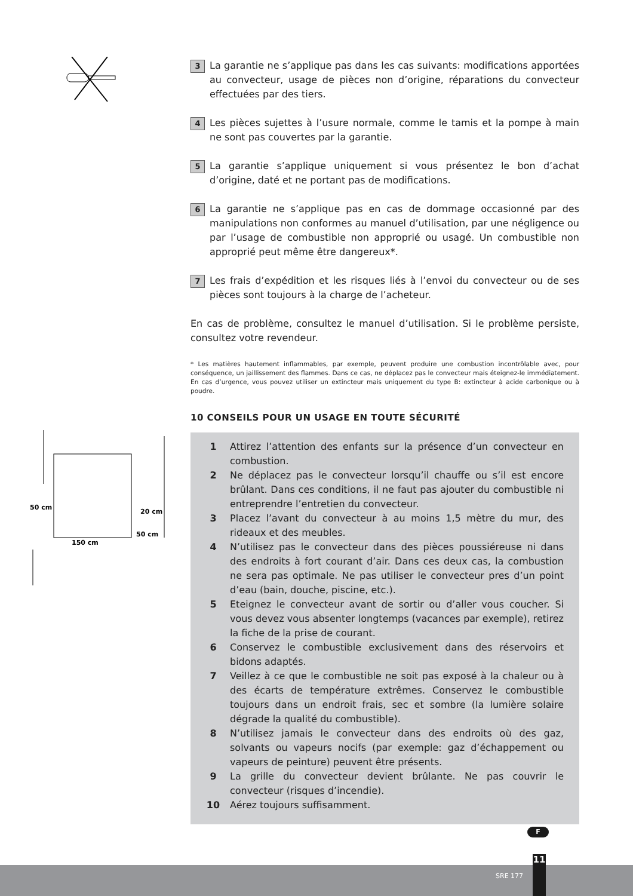50 cm
20 cm
50 cm
150 cm
3
La garantie ne s’applique pas dans les cas suivants: modifications apportées au convecteur, usage de pièces non d’origine, réparations du convecteur effectuées par des tiers.
4
Les pièces sujettes à l’usure normale, comme le tamis et la pompe à main ne sont pas couvertes par la garantie.
5
La garantie s’applique uniquement si vous présentez le bon d’achat d’origine, daté et ne portant pas de modifications.
6
La garantie ne s’applique pas en cas de dommage occasionné par des manipulations non conformes au manuel d’utilisation, par une négligence ou par l’usage de combustible non approprié ou usagé. Un combustible non approprié peut même être dangereux*.
7
Les frais d’expédition et les risques liés à l’envoi du convecteur ou de ses pièces sont toujours à la charge de l’acheteur.
En cas de problème, consultez le manuel d’utilisation. Si le problème persiste, consultez votre revendeur.
* Les matières hautement inflammables, par exemple, peuvent produire une combustion incontrôlable avec, pour conséquence, un jaillissement des flammes. Dans ce cas, ne déplacez pas le convecteur mais éteignez-le immédiatement. En cas d’urgence, vous pouvez utiliser un extincteur mais uniquement du type B: extincteur à acide carbonique ou à poudre.
10 CONSEILS POUR UN USAGE EN TOUTE SÉCURITÉ
1 Attirez l’attention des enfants sur la présence d’un convecteur en combustion.
2 Ne déplacez pas le convecteur lorsqu’il chauffe ou s’il est encore brûlant. Dans ces conditions, il ne faut pas ajouter du combustible ni entreprendre l’entretien du convecteur.
3 Placez l’avant du convecteur à au moins 1,5 mètre du mur, des rideaux et des meubles.
4 N’utilisez pas le convecteur dans des pièces poussiéreuse ni dans des endroits à fort courant d’air. Dans ces deux cas, la combustion ne sera pas optimale. Ne pas utiliser le convecteur pres d’un point d’eau (bain, douche, piscine, etc.).
5 Eteignez le convecteur avant de sortir ou d’aller vous coucher. Si vous devez vous absenter longtemps (vacances par exemple), retirez la fiche de la prise de courant.
6 Conservez le combustible exclusivement dans des réservoirs et bidons adaptés.
7 Veillez à ce que le combustible ne soit pas exposé à la chaleur ou à des écarts de température extrêmes. Conservez le combustible toujours dans un endroit frais, sec et sombre (la lumière solaire dégrade la qualité du combustible).
8 N’utilisez jamais le convecteur dans des endroits où des gaz, solvants ou vapeurs nocifs (par exemple: gaz d’échappement ou vapeurs de peinture) peuvent être présents.
9 La grille du convecteur devient brûlante. Ne pas couvrir le convecteur (risques d’incendie).
10 Aérez toujours suffisamment.
F
SRE 177
11